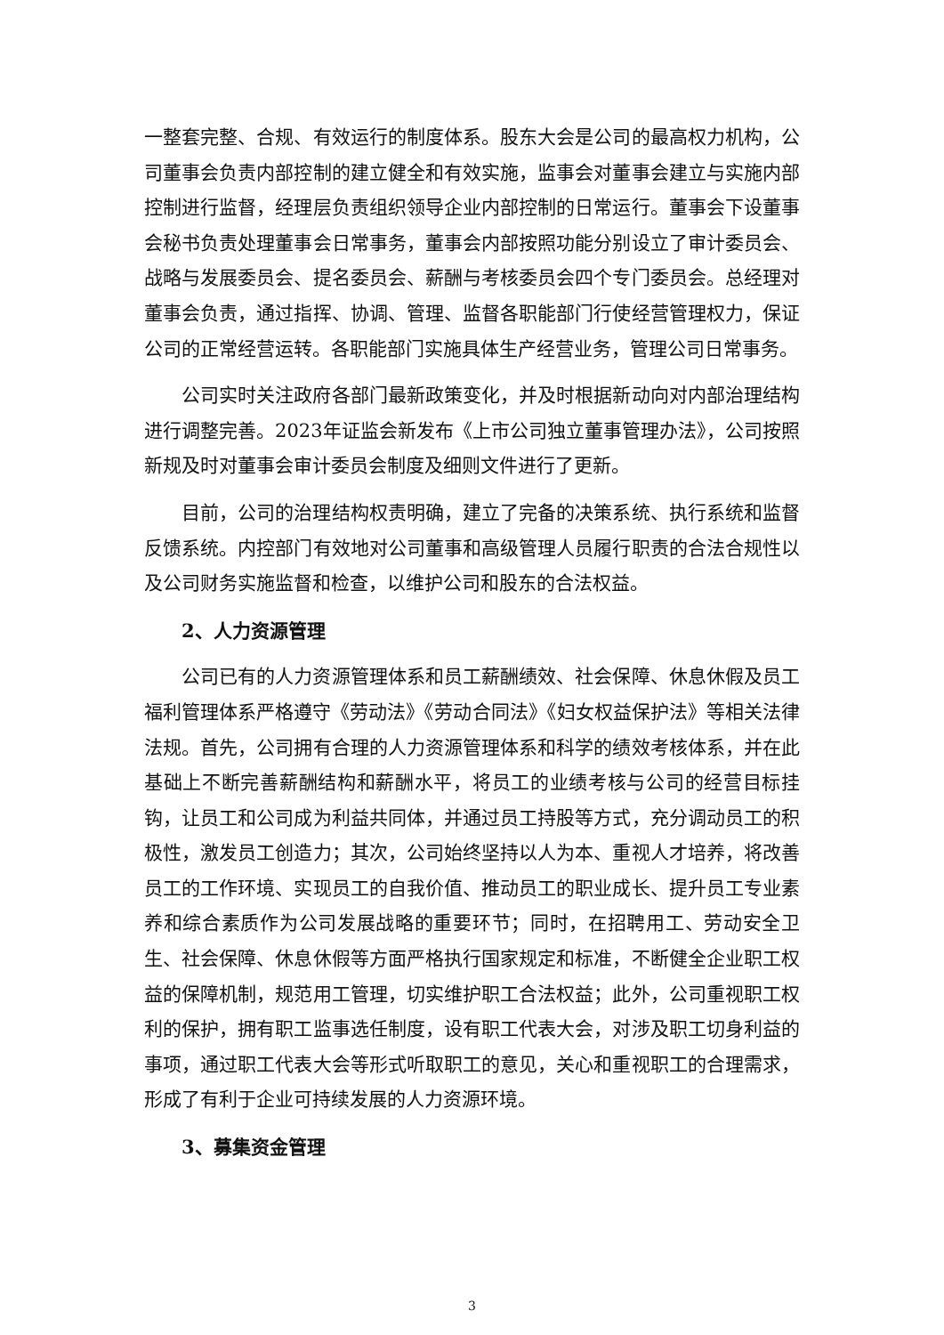一整套完整、合规、有效运行的制度体系。股东大会是公司的最高权力机构，公司董事会负责内部控制的建立健全和有效实施，监事会对董事会建立与实施内部控制进行监督，经理层负责组织领导企业内部控制的日常运行。董事会下设董事会秘书负责处理董事会日常事务，董事会内部按照功能分别设立了审计委员会、战略与发展委员会、提名委员会、薪酬与考核委员会四个专门委员会。总经理对董事会负责，通过指挥、协调、管理、监督各职能部门行使经营管理权力，保证公司的正常经营运转。各职能部门实施具体生产经营业务，管理公司日常事务。
公司实时关注政府各部门最新政策变化，并及时根据新动向对内部治理结构进行调整完善。2023年证监会新发布《上市公司独立董事管理办法》，公司按照新规及时对董事会审计委员会制度及细则文件进行了更新。
目前，公司的治理结构权责明确，建立了完备的决策系统、执行系统和监督反馈系统。内控部门有效地对公司董事和高级管理人员履行职责的合法合规性以及公司财务实施监督和检查，以维护公司和股东的合法权益。
2、人力资源管理
公司已有的人力资源管理体系和员工薪酬绩效、社会保障、休息休假及员工福利管理体系严格遵守《劳动法》《劳动合同法》《妇女权益保护法》等相关法律法规。首先，公司拥有合理的人力资源管理体系和科学的绩效考核体系，并在此基础上不断完善薪酬结构和薪酬水平，将员工的业绩考核与公司的经营目标挂钩，让员工和公司成为利益共同体，并通过员工持股等方式，充分调动员工的积极性，激发员工创造力；其次，公司始终坚持以人为本、重视人才培养，将改善员工的工作环境、实现员工的自我价值、推动员工的职业成长、提升员工专业素养和综合素质作为公司发展战略的重要环节；同时，在招聘用工、劳动安全卫生、社会保障、休息休假等方面严格执行国家规定和标准，不断健全企业职工权益的保障机制，规范用工管理，切实维护职工合法权益；此外，公司重视职工权利的保护，拥有职工监事选任制度，设有职工代表大会，对涉及职工切身利益的事项，通过职工代表大会等形式听取职工的意见，关心和重视职工的合理需求，形成了有利于企业可持续发展的人力资源环境。
3、募集资金管理
3